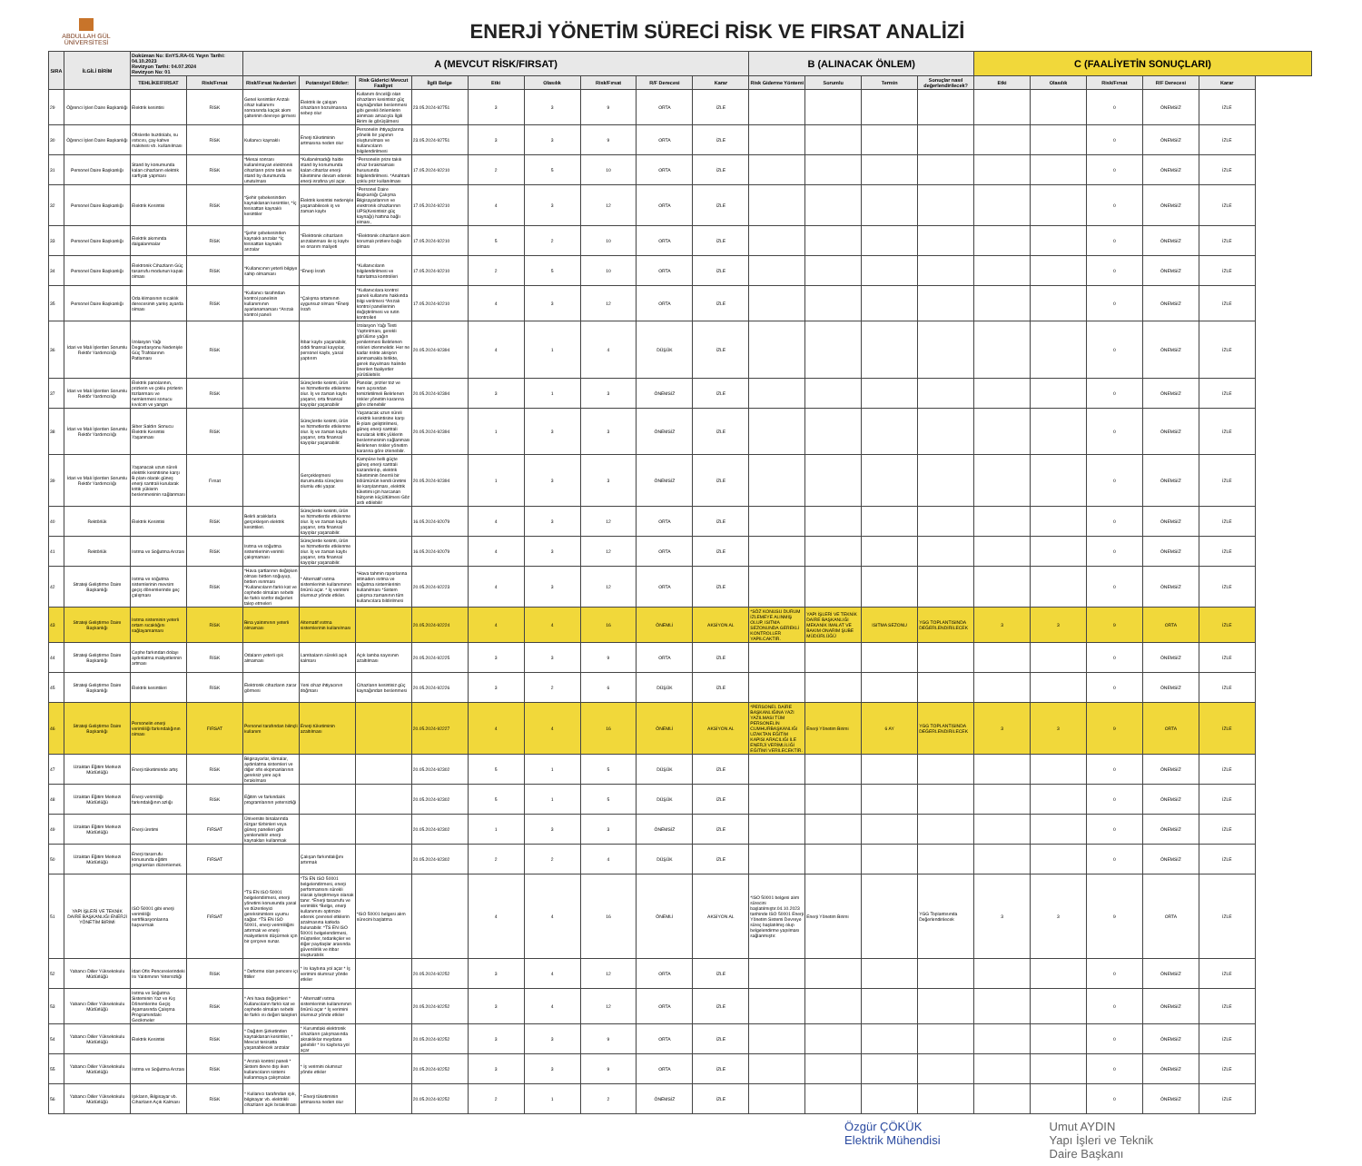ABDULLAH GÜL
ÜNİVERSİTESİ
ENERJİ YÖNETİM SÜRECİ RİSK VE FIRSAT ANALİZİ
| SIRA | İLGİLİ BİRİM | Doküman No: EnYS.RA-01 Yayın Tarihi: 04.10.2023 Revizyon Tarihi: 04.07.2024 Revizyon No: 01 | | A (MEVCUT RİSK/FIRSAT) | | | | | | | | | B (ALINACAK ÖNLEM) | | | | C (FAALİYETİN SONUÇLARI) | | | | |
| --- | --- | --- | --- | --- | --- | --- | --- | --- | --- | --- | --- | --- | --- | --- | --- | --- | --- | --- | --- | --- | --- |
| | | TEHLİKE/FIRSAT | Risk/Fırsat | Risk/Fırsat Nedenleri | Potansiyel Etkiler: | Risk Giderici Mevcut Faaliyet | İlgili Belge | Etki | Olasılık | Risk/Fırsat | R/F Derecesi | Karar | Risk Giderme Yöntemi | Sorumlu | Termin | Sonuçlar nasıl değerlendirilecek? | Etki | Olasılık | Risk/Fırsat | R/F Derecesi | Karar |
| 29 | Öğrenci İşleri Daire Başkanlığı | Elektrik kesintisi | RİSK | Genel kesintiler Arızalı cihaz kullanımı sonrasında kaçak akım şalterinin devreye girmesi | Elektrik ile çalışan cihazların bozulmasına sebep olur | Kullanım önceliği olan cihazların kesintisiz güç kaynağından beslenmesi gibi gerekli önlemlerin alınması amacıyla İlgili Birim ile görüşülmesi | 23.05.2024-92751 | 3 | 3 | 9 | ORTA | İZLE | | | | | | | 0 | ÖNEMSİZ | İZLE |
| 30 | Öğrenci İşleri Daire Başkanlığı | Ofislerde buzdolabı, su ısıtıcısı, çay-kahve makinesi vb. kullanılması | RİSK | Kullanıcı kaynaklı | Enerji tüketiminin artmasına neden olur | Personelin ihtiyaçlarına yönelik bir yapının oluşturulması ve kullanıcıların bilgilendirilmesi | 23.05.2024-92751 | 3 | 3 | 9 | ORTA | İZLE | | | | | | | 0 | ÖNEMSİZ | İZLE |
| 31 | Personel Daire Başkanlığı | Stand by konumunda kalan cihazların elektrik sarfiyatı yapması | RİSK | *Mesai sonrası kullanılmayan elektronik cihazların prize takılı ve stand by durumunda unutulması | *Kullanılmadığı halde stand by konumunda kalan cihazlar enerji tüketimine devam ederek enerji israfına yol açar. | *Personelin prize takılı cihaz bırakmaması hususunda bilgilendirilmesi. *Anahtarlı çoklu priz kullanılması | 17.05.2024-92210 | 2 | 5 | 10 | ORTA | İZLE | | | | | | | 0 | ÖNEMSİZ | İZLE |
| 32 | Personel Daire Başkanlığı | Elektrik Kesintisi | RİSK | *Şehir şebekesinden kaynaklanan kesintiler, *İç tesisattan kaynaklı kesintiler | Elektrik kesintisi nedeniyle yaşanabilecek iş ve zaman kaybı | *Personel Daire Başkanlığı Çalışma Bilgisayarlarının ve elektronik cihazlarının UPS(Kesintisiz güç kaynağı) hattına bağlı olması, | 17.05.2024-92210 | 4 | 3 | 12 | ORTA | İZLE | | | | | | | 0 | ÖNEMSİZ | İZLE |
| 33 | Personel Daire Başkanlığı | Elektrik akımında dalgalanmalar | RİSK | *Şehir şebekesinden kaynaklı arızalar *İç tesisattan kaynaklı arızalar | *Elektronik cihazların arızalanması ile iş kaybı ve onarım maliyeti | *Elektronik cihazların akım korumalı prizlere bağlı olması | 17.05.2024-92210 | 5 | 2 | 10 | ORTA | İZLE | | | | | | | 0 | ÖNEMSİZ | İZLE |
| 34 | Personel Daire Başkanlığı | Elektronik Cihazların Güç tasarrufu modunun kapalı olması | RİSK | *Kullanıcının yeterli bilgiye sahip olmaması | *Enerji İsrafı | *Kullanıcıların bilgilendirilmesi ve hatırlatma kontrolleri | 17.05.2024-92210 | 2 | 5 | 10 | ORTA | İZLE | | | | | | | 0 | ÖNEMSİZ | İZLE |
| 35 | Personel Daire Başkanlığı | Oda klimasının sıcaklık derecesinin yanlış ayarda olması | RİSK | *Kullanıcı tarafından kontrol panelinin kullanımının ayarlanamaması *Arızalı kontrol paneli | *Çalışma ortamının uygunsuz olması *Enerji İsrafı | *Kullanıcılara kontrol paneli kullanımı hakkında bilgi verilmesi *Arızalı kontrol panellerinin değiştirilmesi ve rutin kontrolleri | 17.05.2024-92210 | 4 | 3 | 12 | ORTA | İZLE | | | | | | | 0 | ÖNEMSİZ | İZLE |
| 36 | İdari ve Mali İşlerden Sorumlu Rektör Yardımcılığı | İzolasyon Yağı Degredasyonu Nedeniyle Güç Trafolarının Patlaması | RİSK | | İtibar kaybı yaşanabilir, ciddi finansal kayıplar, personel kaybı, yasal yaptırım | İzolasyon Yağı Testi Yaptırılması, gerekli görülürse yağın yenilenmesi Belirlenen riskleri izlenmelidir. Her ne kadar riskte aksiyon alınmamakla birlikte, gerek duyulması halinde önerilen faaliyetler yürütülebilir. | 20.05.2024-92394 | 4 | 1 | 4 | DÜŞÜK | İZLE | | | | | | | 0 | ÖNEMSİZ | İZLE |
| 37 | İdari ve Mali İşlerden Sorumlu Rektör Yardımcılığı | Elektrik panolarının, prizlerin ve çoklu prizlerin tozlanması ve nemlenmesi sonucu kıvılcım ve yangın | RİSK | | Süreçlerde kesinti, ürün ve hizmetlerde etkilenme olur. İş ve zaman kaybı yaşanır, orta finansal kayıplar yaşanabilir | Panolar, prizler toz ve nem açısından temizletilmeli Belirlenen riskler yönetim kararına göre izlenebilir | 20.05.2024-92394 | 3 | 1 | 3 | ÖNEMSİZ | İZLE | | | | | | | 0 | ÖNEMSİZ | İZLE |
| 38 | İdari ve Mali İşlerden Sorumlu Rektör Yardımcılığı | Siber Saldırı Sonucu Elektrik Kesintisi Yaşanması | RİSK | | Süreçlerde kesinti, ürün ve hizmetlerde etkilenme olur. İş ve zaman kaybı yaşanır, orta finansal kayıplar yaşanabilir. | Yaşanacak uzun süreli elektrik kesintisine karşı B-planı geliştirilmesi, güneş enerji santrali kurularak kritik yüklerin beslenmesinin sağlanması Belirlenen riskler yönetim kararına göre izlenebilir. | 20.05.2024-92394 | 1 | 3 | 3 | ÖNEMSİZ | İZLE | | | | | | | 0 | ÖNEMSİZ | İZLE |
| 39 | İdari ve Mali İşlerden Sorumlu Rektör Yardımcılığı | Yaşanacak uzun süreli elektrik kesintisine karşı B-planı olarak güneş enerji santrali kurularak kritik yüklerin beslenmesinin sağlanması | Fırsat | | Gerçekleşmesi durumunda süreçlere olumlu etki yapar. | Kampüse belli güçte güneş enerji santrali kazandırılıp, elektrik tüketiminin önemli bir bölümünün kendi üretimi ile karşılanması, elektrik tüketimi için harcanan bütçenin küçültülmesi Göz ardı edilebilir | 20.05.2024-92394 | 1 | 3 | 3 | ÖNEMSİZ | İZLE | | | | | | | 0 | ÖNEMSİZ | İZLE |
| 40 | Rektörlük | Elektrik Kesintisi | RİSK | Belirli aralıklarla gerçekleşen elektrik kesintileri. | Süreçlerde kesinti, ürün ve hizmetlerde etkilenme olur. İş ve zaman kaybı yaşanır, orta finansal kayıplar yaşanabilir. | | 16.05.2024-92079 | 4 | 3 | 12 | ORTA | İZLE | | | | | | | 0 | ÖNEMSİZ | İZLE |
| 41 | Rektörlük | Isıtma ve Soğutma Arızası | RİSK | Isıtma ve soğutma sistemlerinin verimli çalışmaması | Süreçlerde kesinti, ürün ve hizmetlerde etkilenme olur. İş ve zaman kaybı yaşanır, orta finansal kayıplar yaşanabilir. | | 16.05.2024-92079 | 4 | 3 | 12 | ORTA | İZLE | | | | | | | 0 | ÖNEMSİZ | İZLE |
| 42 | Strateji Geliştirme Daire Başkanlığı | Isıtma ve soğutma sistemlerinin mevsim geçiş dönemlerinde geç çalışması | RİSK | *Hava şartlarının değişken olması birden soğuyup, birden ısınması *Kullanıcıların farklı kat ve cephede olmaları sebebi ile farklı konfor değerleri talep etmeleri | * Alternatif ısıtma sistemlerinin kullanımının önünü açar. * İş verimini olumsuz yönde etkiler. | *Hava tahmin raporlarına istinaden ısıtma ve soğutma sistemlerinin kullanılması *Sistem çalışma zamanının tüm kullanıcılara bildirilmesi | 20.05.2024-92223 | 4 | 3 | 12 | ORTA | İZLE | | | | | | | 0 | ÖNEMSİZ | İZLE |
| 43 | Strateji Geliştirme Daire Başkanlığı | Isıtma sisteminin yeterli ortam sıcaklığını sağlayamaması | RİSK | Bina yalıtımının yeterli olmaması | Alternatif ısıtma sistemlerinin kullanılması | | 20.05.2024-92224 | 4 | 4 | 16 | ÖNEMLİ | AKSİYON AL | *SÖZ KONUSU DURUM İZLEMEYE ALINMIŞ OLUP, ISITMA SEZONUNDA GEREKLİ KONTROLLER YAPILCAKTIR. | YAPI İŞLERİ VE TEKNİK DAİRE BAŞKANLIĞI MEKANİK İMALAT VE BAKIM ONARIM ŞUBE MÜDÜRLÜĞÜ | ISITMA SEZONU | YGG TOPLANTISINDA DEĞERLENDİRİLECEK | 3 | 3 | 9 | ORTA | İZLE |
| 44 | Strateji Geliştirme Daire Başkanlığı | Cephe farkından dolayı aydınlatma maliyetlerinin artması | RİSK | Odaların yeterli ışık almaması | Lambaların sürekli açık kalması | Açık lamba sayısının azaltılması | 20.05.2024-92225 | 3 | 3 | 9 | ORTA | İZLE | | | | | | | 0 | ÖNEMSİZ | İZLE |
| 45 | Strateji Geliştirme Daire Başkanlığı | Elektrik kesintileri | RİSK | Elektronik cihazların zarar görmesi | Yeni cihaz ihtiyacının doğması | Cihazların kesintisiz güç kaynağından beslenmesi | 20.05.2024-92226 | 3 | 2 | 6 | DÜŞÜK | İZLE | | | | | | | 0 | ÖNEMSİZ | İZLE |
| 46 | Strateji Geliştirme Daire Başkanlığı | Personelin enerji verimliliği farkındalığının olması | FIRSAT | Personel tarafından bilinçli kullanım | Enerji tüketiminin azaltılması | | 20.05.2024-92227 | 4 | 4 | 16 | ÖNEMLİ | AKSİYON AL | *PERSONEL DAİRE BAŞKANLIĞINA YAZI YAZILMASI TÜM PERSONELİN CUMHURBAŞKANLIĞI UZAKTAN EĞİTİM KAPISI ARACILIĞI İLE ENERJİ VERİMLİLİĞİ EĞİTİMİ VERİLECEKTİR. | Enerji Yönetim Birimi | 6 AY | YGG TOPLANTISINDA DEĞERLENDİRİLECEK | 3 | 3 | 9 | ORTA | İZLE |
| 47 | Uzaktan Eğitim Merkezi Müdürlüğü | Enerji tüketiminde artış | RİSK | Bilgisayarlar, klimalar, aydınlatma sistemleri ve diğer ofis ekipmanlarının gereksiz yere açık bırakılması | | | 20.05.2024-92302 | 5 | 1 | 5 | DÜŞÜK | İZLE | | | | | | | 0 | ÖNEMSİZ | İZLE |
| 48 | Uzaktan Eğitim Merkezi Müdürlüğü | Enerji verimliliği farkındalığının azlığı | RİSK | Eğitim ve farkındalık programlarının yetersizliği | | | 20.05.2024-92302 | 5 | 1 | 5 | DÜŞÜK | İZLE | | | | | | | 0 | ÖNEMSİZ | İZLE |
| 49 | Uzaktan Eğitim Merkezi Müdürlüğü | Enerji üretimi | FIRSAT | Üniversite binalarında rüzgar türbinleri veya güneş panelleri gibi yenilenebilir enerji kaynakları kullanmak | | | 20.05.2024-92302 | 1 | 3 | 3 | ÖNEMSİZ | İZLE | | | | | | | 0 | ÖNEMSİZ | İZLE |
| 50 | Uzaktan Eğitim Merkezi Müdürlüğü | Enerji tasarrufu konusunda eğitim programları düzenlemek. | FIRSAT | | Çalışan farkındalığını artırmak | | 20.05.2024-92302 | 2 | 2 | 4 | DÜŞÜK | İZLE | | | | | | | 0 | ÖNEMSİZ | İZLE |
| 51 | YAPI İŞLERİ VE TEKNİK DAİRE BAŞKANLIĞI ENERJİ YÖNETİM BİRİMİ | ISO 50001 gibi enerji verimliliği sertifikasyonlarına başvurmak | FIRSAT | *TS EN ISO 50001 belgelendirmesi, enerji yönetimi konusunda yasal ve düzenleyici gereksinimlere uyumu sağlar. *TS EN ISO 50001, enerji verimliliğini artırmak ve enerji maliyetlerini düşürmek için bir çerçeve sunar. | *TS EN ISO 50001 belgelendirmesi, enerji performansını sürekli olarak iyileştirmeye olanak tanır. *Enerji tasarrufu ve verimlilik *Belge, enerji kullanımını optimize ederek çevresel etkilerin azalmasına katkıda bulunabilir. *TS EN ISO 50001 belgelendirmesi, müşteriler, tedarikçiler ve diğer paydaşlar arasında güvenilirlik ve itibar oluşturabilir. | *ISO 50001 belgesi alım sürecini başlatma | | 4 | 4 | 16 | ÖNEMLİ | AKSİYON AL | *ISO 50001 belgesi alım sürecini başlatılmıştır.04.10.2023 tarihinde ISO 50001 Enerji Yönetim Sistemi Devreye süreç başlatılmış olup belgelendirme yapılması sağlanmıştır. | Enerji Yönetim Birimi | | YGG Toplantısında Değerlendirilecek | 3 | 3 | 9 | ORTA | İZLE |
| 52 | Yabancı Diller Yüksekokulu Müdürlüğü | İdari Ofis Pencerelerindeki Isı Yalıtımının Yetersizliği | RİSK | * Deforme olan pencere içi fitiller | * Isı kaybına yol açar * İş verimini olumsuz yönde etkiler | | 20.05.2024-92252 | 3 | 4 | 12 | ORTA | İZLE | | | | | | | 0 | ÖNEMSİZ | İZLE |
| 53 | Yabancı Diller Yüksekokulu Müdürlüğü | Isıtma ve Soğutma Sisteminin Yaz ve Kış Dönemlerine Geçiş Aşamasında Çalışma Programındaki Gecikmeler | RİSK | * Ani hava değişimleri * Kullanıcıların farklı kat ve cephede olmaları sebebi ile farklı ısı değeri talepleri | * Alternatif ısıtma sistemlerinin kullanımının önünü açar * İş verimini olumsuz yönde etkiler | | 20.05.2024-92252 | 3 | 4 | 12 | ORTA | İZLE | | | | | | | 0 | ÖNEMSİZ | İZLE |
| 54 | Yabancı Diller Yüksekokulu Müdürlüğü | Elektrik Kesintisi | RİSK | * Dağıtım Şirketinden kaynaklanan kesintiler, * Mevcut tesisatta yaşanabilecek arızalar | * Kurumdaki elektronik cihazların çalışmasında aksaklıklar meydana gelebilir * Isı kaybına yol açar | | 20.05.2024-92252 | 3 | 3 | 9 | ORTA | İZLE | | | | | | | 0 | ÖNEMSİZ | İZLE |
| 55 | Yabancı Diller Yüksekokulu Müdürlüğü | Isıtma ve Soğutma Arızası | RİSK | * Arızalı kontrol paneli * Sistem devre dışı iken kullanıcıların sistemi kullanmaya çalışmaları | * İş verimini olumsuz yönde etkiler | | 20.05.2024-92252 | 3 | 3 | 9 | ORTA | İZLE | | | | | | | 0 | ÖNEMSİZ | İZLE |
| 56 | Yabancı Diller Yüksekokulu Müdürlüğü | Işıkların, Bilgisayar vb. Cihazların Açık Kalması | RİSK | * Kullanıcı tarafından ışık, bilgisayar vb. elektrikli cihazların açık bırakılması | * Enerji tüketiminin artmasına neden olur | | 20.05.2024-92252 | 2 | 1 | 2 | ÖNEMSİZ | İZLE | | | | | | | 0 | ÖNEMSİZ | İZLE |
Özgür ÇÖKÜK
Elektrik Mühendisi
Umut AYDIN
Yapı İşleri ve Teknik
Daire Başkanı